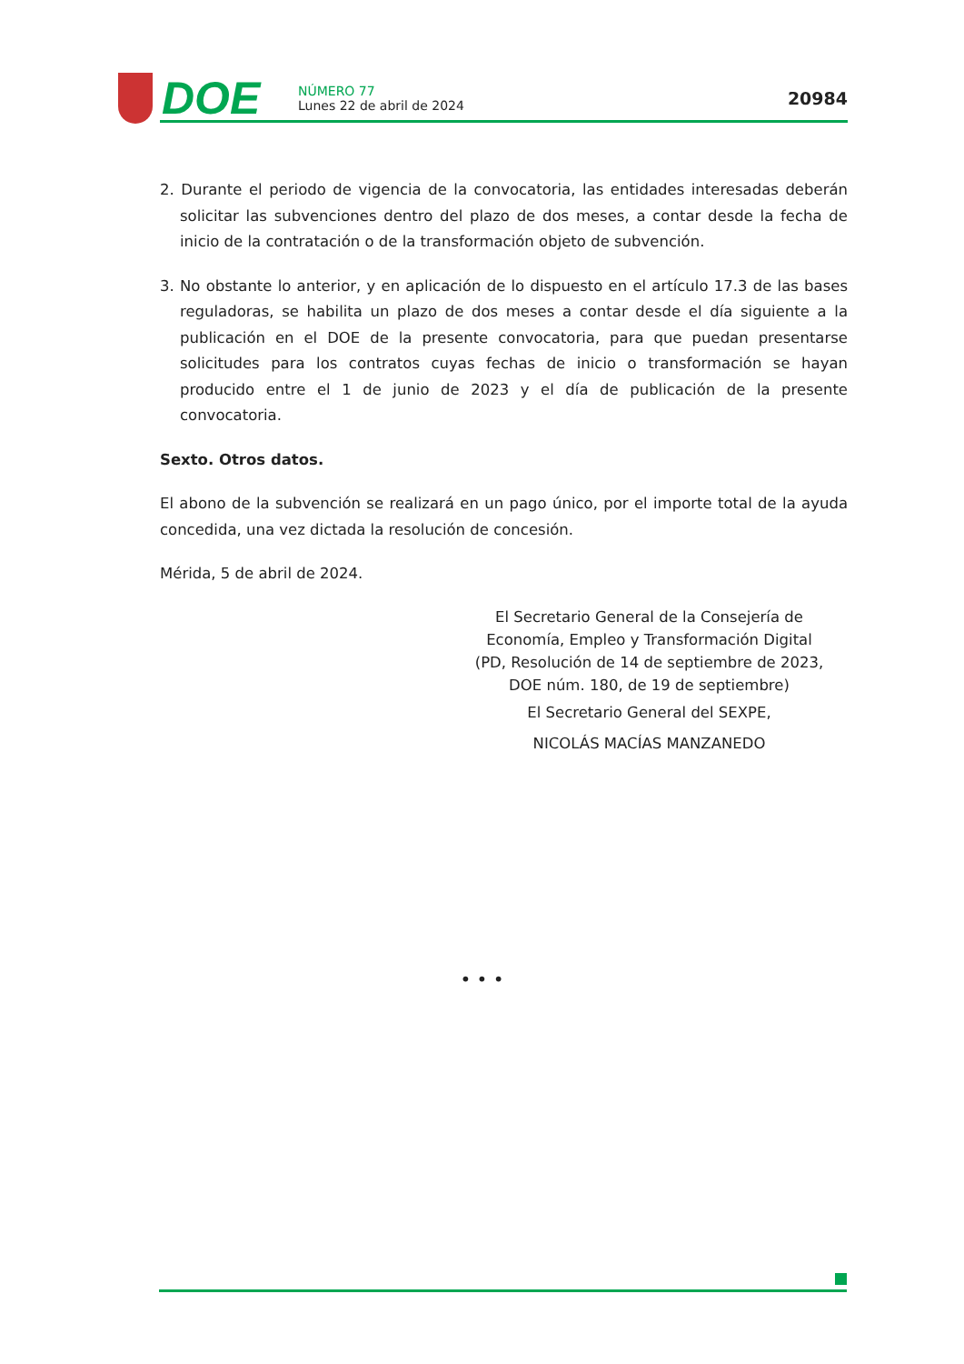DOE
NÚMERO 77
Lunes 22 de abril de 2024
20984
2. Durante el periodo de vigencia de la convocatoria, las entidades interesadas deberán solicitar las subvenciones dentro del plazo de dos meses, a contar desde la fecha de inicio de la contratación o de la transformación objeto de subvención.
3. No obstante lo anterior, y en aplicación de lo dispuesto en el artículo 17.3 de las bases reguladoras, se habilita un plazo de dos meses a contar desde el día siguiente a la publicación en el DOE de la presente convocatoria, para que puedan presentarse solicitudes para los contratos cuyas fechas de inicio o transformación se hayan producido entre el 1 de junio de 2023 y el día de publicación de la presente convocatoria.
Sexto. Otros datos.
El abono de la subvención se realizará en un pago único, por el importe total de la ayuda concedida, una vez dictada la resolución de concesión.
Mérida, 5 de abril de 2024.
El Secretario General de la Consejería de
Economía, Empleo y Transformación Digital
(PD, Resolución de 14 de septiembre de 2023,
DOE núm. 180, de 19 de septiembre)
El Secretario General del SEXPE,
NICOLÁS MACÍAS MANZANEDO
• • •